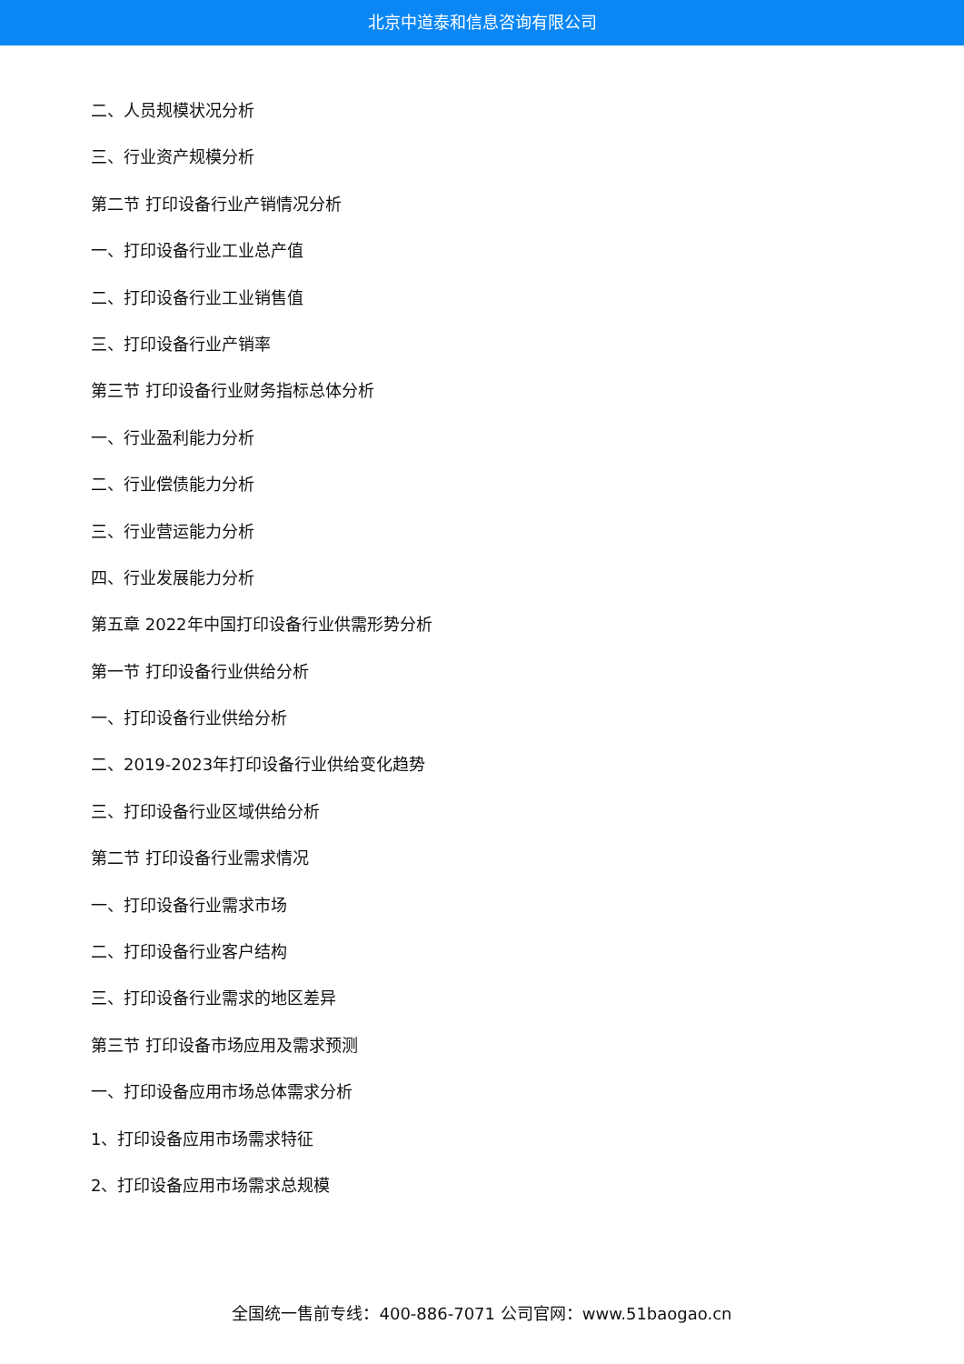北京中道泰和信息咨询有限公司
二、人员规模状况分析
三、行业资产规模分析
第二节 打印设备行业产销情况分析
一、打印设备行业工业总产值
二、打印设备行业工业销售值
三、打印设备行业产销率
第三节 打印设备行业财务指标总体分析
一、行业盈利能力分析
二、行业偿债能力分析
三、行业营运能力分析
四、行业发展能力分析
第五章 2022年中国打印设备行业供需形势分析
第一节 打印设备行业供给分析
一、打印设备行业供给分析
二、2019-2023年打印设备行业供给变化趋势
三、打印设备行业区域供给分析
第二节 打印设备行业需求情况
一、打印设备行业需求市场
二、打印设备行业客户结构
三、打印设备行业需求的地区差异
第三节 打印设备市场应用及需求预测
一、打印设备应用市场总体需求分析
1、打印设备应用市场需求特征
2、打印设备应用市场需求总规模
全国统一售前专线：400-886-7071 公司官网：www.51baogao.cn